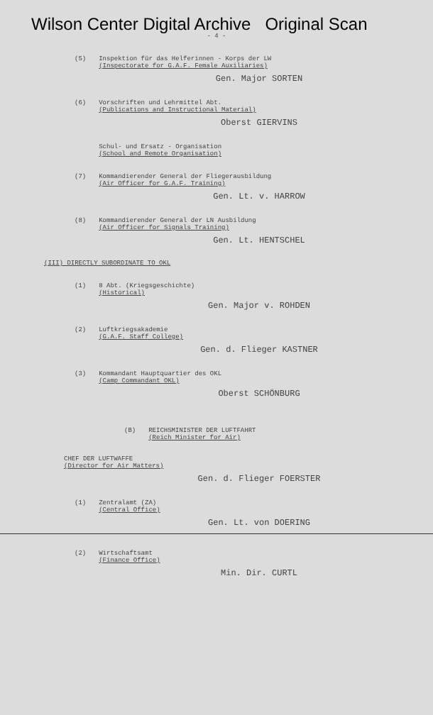Wilson Center Digital Archive Original Scan
- 4 -
(5) Inspektion für das Helferinnen - Korps der LW
(Inspectorate for G.A.F. Female Auxiliaries)
Gen. Major SORTEN
(6) Vorschriften und Lehrmittel Abt.
(Publications and Instructional Material)
Oberst GIERVINS
Schul- und Ersatz - Organisation
(School and Remote Organisation)
(7) Kommandierender General der Fliegerausbildung
(Air Officer for G.A.F. Training)
Gen. Lt. v. HARROW
(8) Kommandierender General der LN Ausbildung
(Air Officer for Signals Training)
Gen. Lt. HENTSCHEL
(III) DIRECTLY SUBORDINATE TO OKL
(1) 8 Abt. (Kriegsgeschichte)
(Historical)
Gen. Major v. ROHDEN
(2) Luftkriegsakademie
(G.A.F. Staff College)
Gen. d. Flieger KASTNER
(3) Kommandant Hauptquartier des OKL
(Camp Commandant OKL)
Oberst SCHÖNBURG
(B) REICHSMINISTER DER LUFTFAHRT
(Reich Minister for Air)
CHEF DER LUFTWAFFE
(Director for Air Matters)
Gen. d. Flieger FOERSTER
(1) Zentralamt (ZA)
(Central Office)
Gen. Lt. von DOERING
(2) Wirtschaftsamt
(Finance Office)
Min. Dir. CURTL